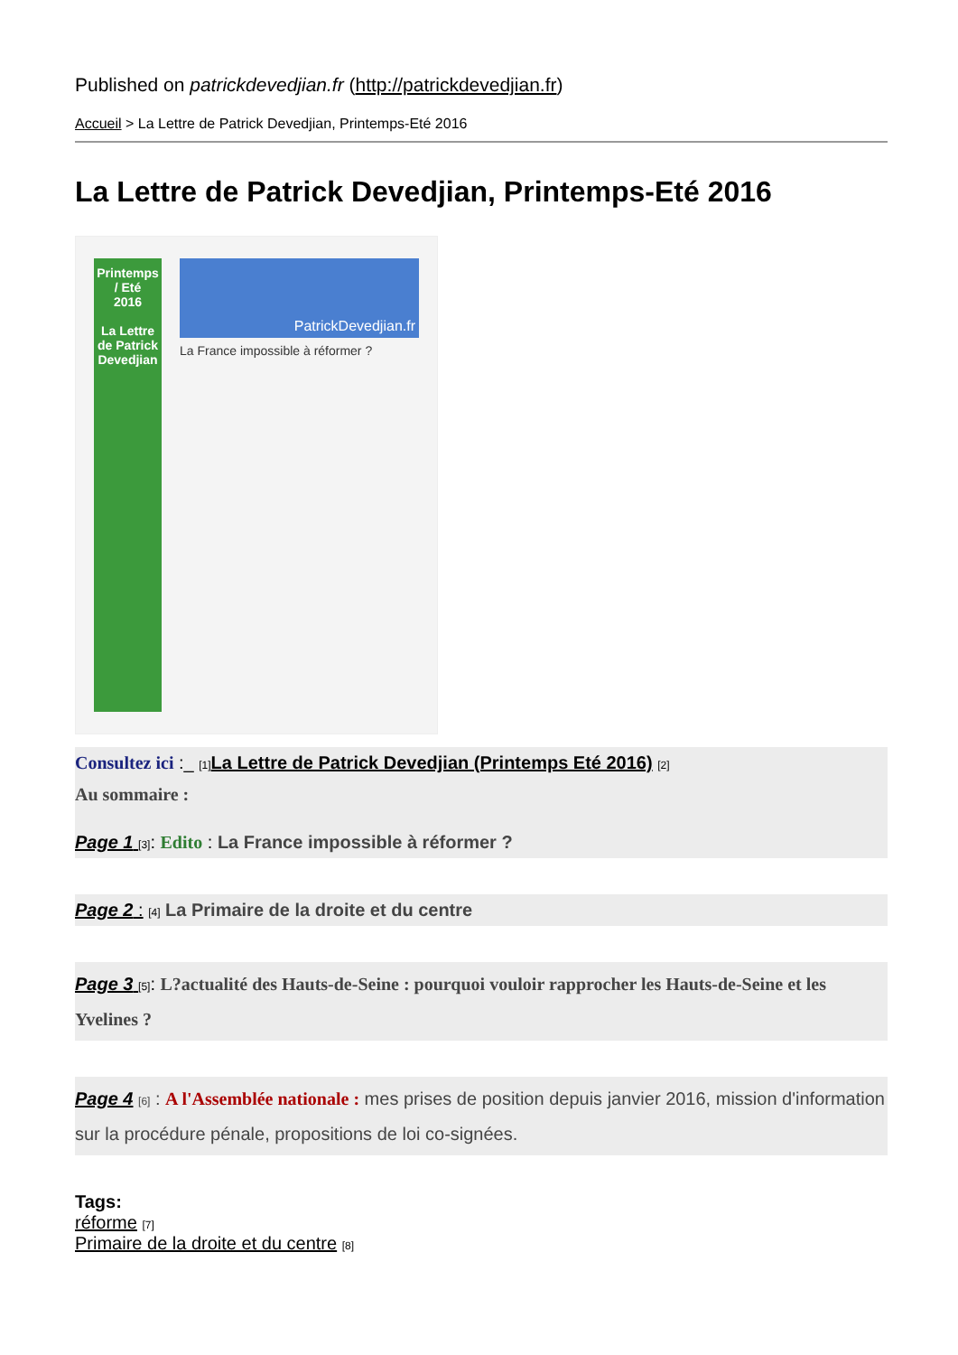Published on patrickdevedjian.fr (http://patrickdevedjian.fr)
Accueil > La Lettre de Patrick Devedjian, Printemps-Eté 2016
La Lettre de Patrick Devedjian, Printemps-Eté 2016
Printemps / Eté
2016
La Lettre de Patrick Devedjian
PatrickDevedjian.fr
La France impossible à réformer ?
Consultez ici :_ [1] La Lettre de Patrick Devedjian (Printemps Eté 2016) [2]
Au sommaire :
Page 1 [3]: Edito : La France impossible à réformer ?
Page 2 : [4] La Primaire de la droite et du centre
Page 3 [5]: L?actualité des Hauts-de-Seine : pourquoi vouloir rapprocher les Hauts-de-Seine et les Yvelines ?
Page 4 [6] : A l'Assemblée nationale : mes prises de position depuis janvier 2016, mission d'information sur la procédure pénale, propositions de loi co-signées.
Tags:
réforme [7]
Primaire de la droite et du centre [8]